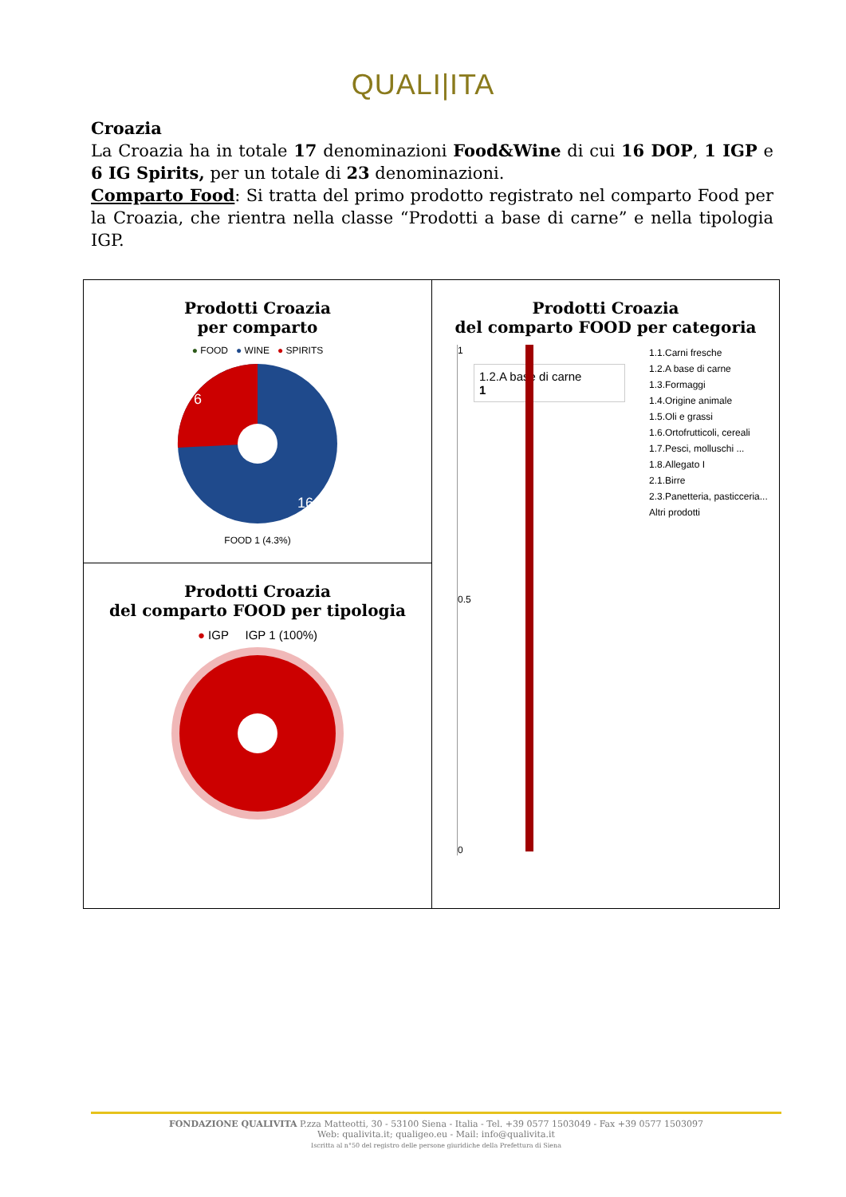QUALI|ITA
Croazia
La Croazia ha in totale 17 denominazioni Food&Wine di cui 16 DOP, 1 IGP e 6 IG Spirits, per un totale di 23 denominazioni.
Comparto Food: Si tratta del primo prodotto registrato nel comparto Food per la Croazia, che rientra nella classe “Prodotti a base di carne” e nella tipologia IGP.
| Prodotti Croazia per comparto ● FOOD ● WINE ● SPIRITS 6 16 FOOD 1 (4.3%) | Prodotti Croazia del comparto FOOD per categoria 1 1.2.A base di carne 1 0.5 0 1.1.Carni fresche 1.2.A base di carne 1.3.Formaggi 1.4.Origine animale 1.5.Oli e grassi 1.6.Ortofrutticoli, cereali 1.7.Pesci, molluschi ... 1.8.Allegato I 2.1.Birre 2.3.Panetteria, pasticceria... Altri prodotti |
| Prodotti Croazia del comparto FOOD per tipologia ● IGP IGP 1 (100%) | |
FONDAZIONE QUALIVITA P.zza Matteotti, 30 - 53100 Siena - Italia - Tel. +39 0577 1503049 - Fax +39 0577 1503097
Web: qualivita.it; qualigeo.eu - Mail: info@qualivita.it
Iscritta al n°50 del registro delle persone giuridiche della Prefettura di Siena